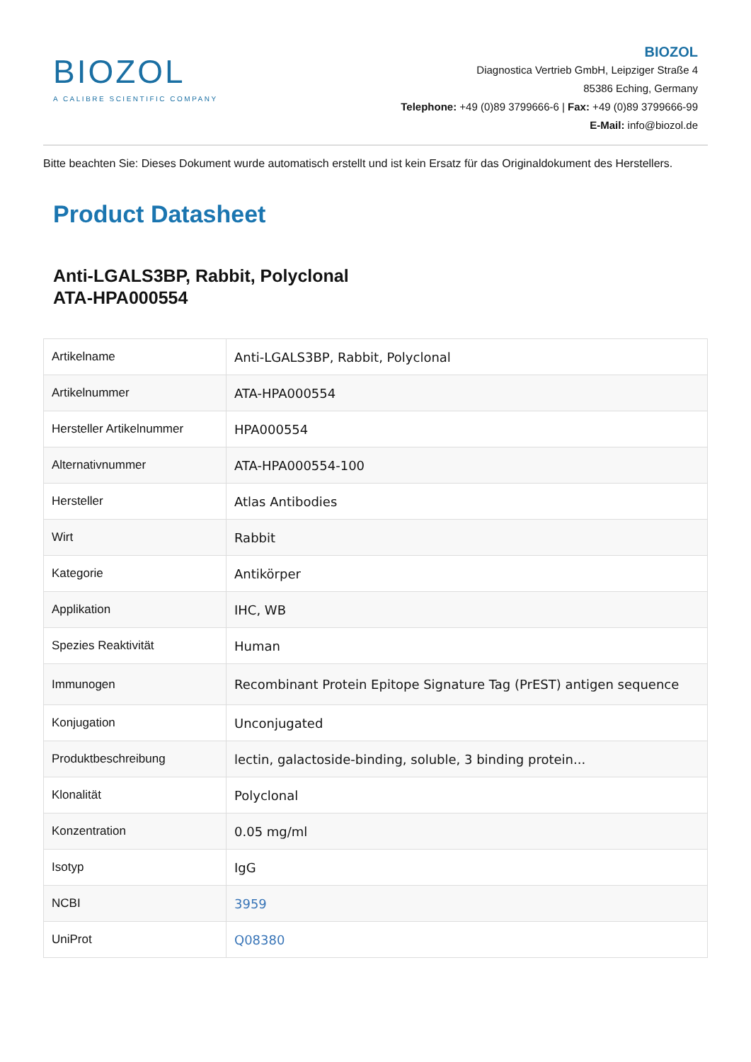BIOZOL
A CALIBRE SCIENTIFIC COMPANY
BIOZOL
Diagnostica Vertrieb GmbH, Leipziger Straße 4
85386 Eching, Germany
Telephone: +49 (0)89 3799666-6 | Fax: +49 (0)89 3799666-99
E-Mail: info@biozol.de
Bitte beachten Sie: Dieses Dokument wurde automatisch erstellt und ist kein Ersatz für das Originaldokument des Herstellers.
Product Datasheet
Anti-LGALS3BP, Rabbit, Polyclonal
ATA-HPA000554
| Artikelname | Anti-LGALS3BP, Rabbit, Polyclonal |
| Artikelnummer | ATA-HPA000554 |
| Hersteller Artikelnummer | HPA000554 |
| Alternativnummer | ATA-HPA000554-100 |
| Hersteller | Atlas Antibodies |
| Wirt | Rabbit |
| Kategorie | Antikörper |
| Applikation | IHC, WB |
| Spezies Reaktivität | Human |
| Immunogen | Recombinant Protein Epitope Signature Tag (PrEST) antigen sequence |
| Konjugation | Unconjugated |
| Produktbeschreibung | lectin, galactoside-binding, soluble, 3 binding protein... |
| Klonalität | Polyclonal |
| Konzentration | 0.05 mg/ml |
| Isotyp | IgG |
| NCBI | 3959 |
| UniProt | Q08380 |